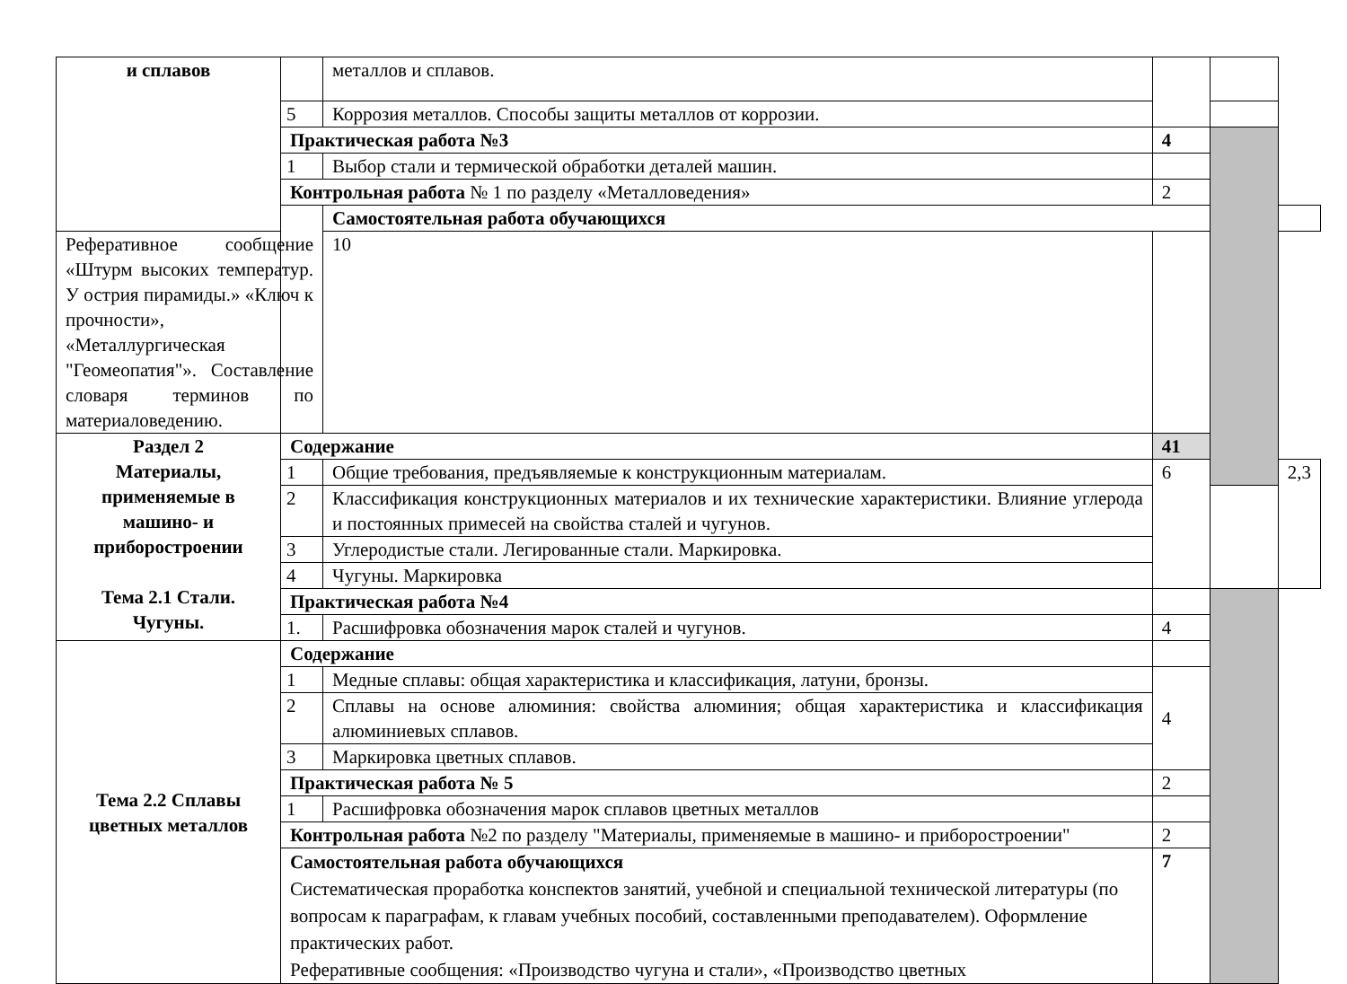| и сплавов | | металлов и сплавов. | | | |
| | 5 | Коррозия металлов. Способы защиты металлов от коррозии. | | | |
| | Практическая работа №3 | | 4 | | |
| | 1 | Выбор стали и термической обработки деталей машин. | | | |
| | Контрольная работа № 1 по разделу «Металловедения» | | 2 | | |
| | | Самостоятельная работа обучающихся | | | |
| Реферативное сообщение «Штурм высоких температур. У острия пирамиды.» «Ключ к прочности», «Металлургическая "Геомеопатия"». Составление словаря терминов по материаловедению. | | 10 | | | |
| Раздел 2 Материалы, применяемые в машино- и приборостроении Тема 2.1 Стали. Чугуны. | Содержание | | 41 | | |
| | 1 | Общие требования, предъявляемые к конструкционным материалам. | 6 | | 2,3 |
| | 2 | Классификация конструкционных материалов и их технические характеристики. Влияние углерода и постоянных примесей на свойства сталей и чугунов. | | | |
| | 3 | Углеродистые стали. Легированные стали. Маркировка. | | | |
| | 4 | Чугуны. Маркировка | | | |
| | Практическая работа №4 | | | | |
| | 1. | Расшифровка обозначения марок сталей и чугунов. | 4 | | |
| Тема 2.2 Сплавы цветных металлов | Содержание | | | | |
| | 1 | Медные сплавы: общая характеристика и классификация, латуни, бронзы. | 4 | | |
| | 2 | Сплавы на основе алюминия: свойства алюминия; общая характеристика и классификация алюминиевых сплавов. | | | |
| | 3 | Маркировка цветных сплавов. | | | |
| | Практическая работа № 5 | | 2 | | |
| | 1 | Расшифровка обозначения марок сплавов цветных металлов | | | |
| | Контрольная работа №2 по разделу "Материалы, применяемые в машино- и приборостроении" | | 2 | | |
| | Самостоятельная работа обучающихся Систематическая проработка конспектов занятий, учебной и специальной технической литературы (по вопросам к параграфам, к главам учебных пособий, составленными преподавателем). Оформление практических работ. Реферативные сообщения: «Производство чугуна и стали», «Производство цветных | | 7 | | |